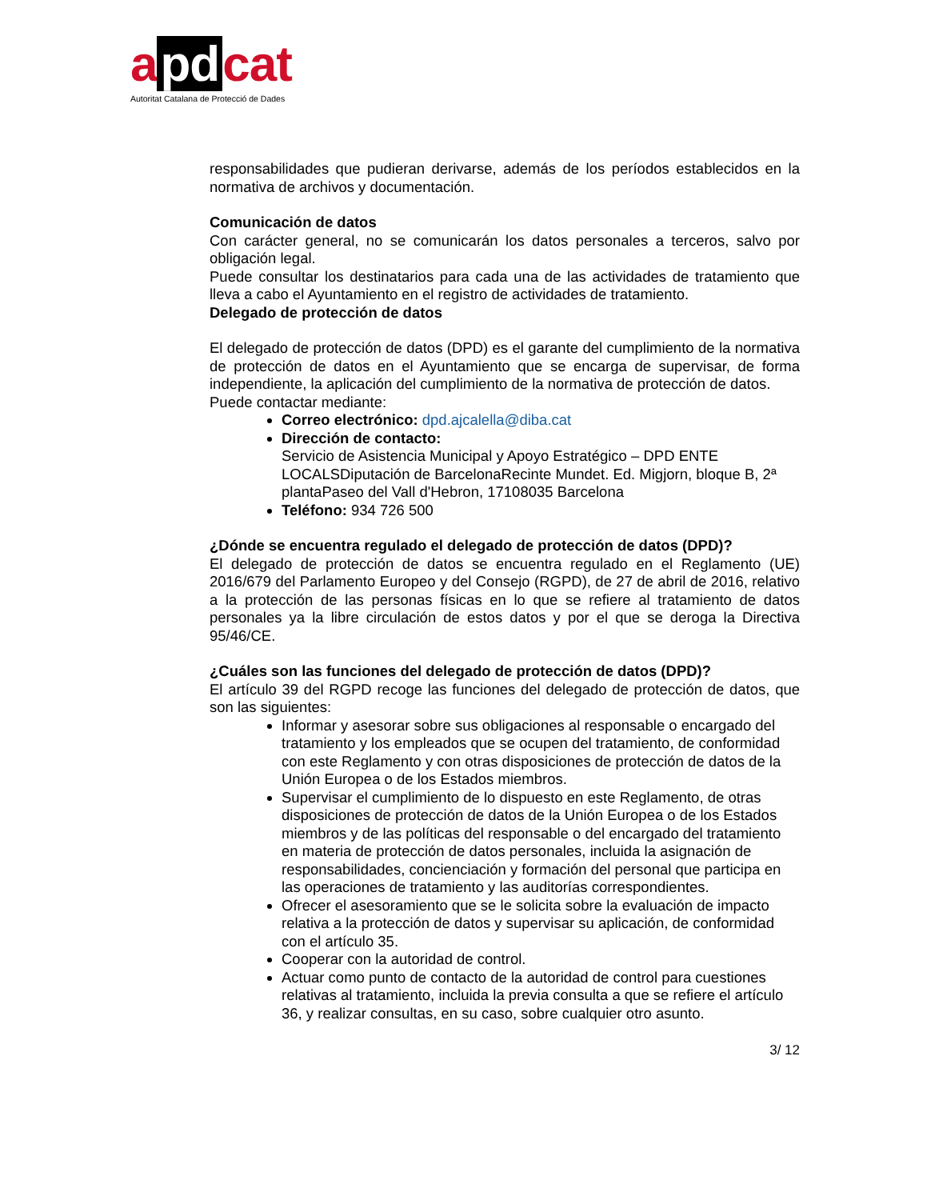a pd cat
Autoritat Catalana de Protecció de Dades
responsabilidades que pudieran derivarse, además de los períodos establecidos en la normativa de archivos y documentación.
Comunicación de datos
Con carácter general, no se comunicarán los datos personales a terceros, salvo por obligación legal.
Puede consultar los destinatarios para cada una de las actividades de tratamiento que lleva a cabo el Ayuntamiento en el registro de actividades de tratamiento.
Delegado de protección de datos
El delegado de protección de datos (DPD) es el garante del cumplimiento de la normativa de protección de datos en el Ayuntamiento que se encarga de supervisar, de forma independiente, la aplicación del cumplimiento de la normativa de protección de datos.
Puede contactar mediante:
Correo electrónico: dpd.ajcalella@diba.cat
Dirección de contacto:
Servicio de Asistencia Municipal y Apoyo Estratégico – DPD ENTE LOCALSDiputación de BarcelonaRecinte Mundet. Ed. Migjorn, bloque B, 2ª plantaPaseo del Vall d'Hebron, 17108035 Barcelona
Teléfono: 934 726 500
¿Dónde se encuentra regulado el delegado de protección de datos (DPD)?
El delegado de protección de datos se encuentra regulado en el Reglamento (UE) 2016/679 del Parlamento Europeo y del Consejo (RGPD), de 27 de abril de 2016, relativo a la protección de las personas físicas en lo que se refiere al tratamiento de datos personales ya la libre circulación de estos datos y por el que se deroga la Directiva 95/46/CE.
¿Cuáles son las funciones del delegado de protección de datos (DPD)?
El artículo 39 del RGPD recoge las funciones del delegado de protección de datos, que son las siguientes:
Informar y asesorar sobre sus obligaciones al responsable o encargado del tratamiento y los empleados que se ocupen del tratamiento, de conformidad con este Reglamento y con otras disposiciones de protección de datos de la Unión Europea o de los Estados miembros.
Supervisar el cumplimiento de lo dispuesto en este Reglamento, de otras disposiciones de protección de datos de la Unión Europea o de los Estados miembros y de las políticas del responsable o del encargado del tratamiento en materia de protección de datos personales, incluida la asignación de responsabilidades, concienciación y formación del personal que participa en las operaciones de tratamiento y las auditorías correspondientes.
Ofrecer el asesoramiento que se le solicita sobre la evaluación de impacto relativa a la protección de datos y supervisar su aplicación, de conformidad con el artículo 35.
Cooperar con la autoridad de control.
Actuar como punto de contacto de la autoridad de control para cuestiones relativas al tratamiento, incluida la previa consulta a que se refiere el artículo 36, y realizar consultas, en su caso, sobre cualquier otro asunto.
3/ 12